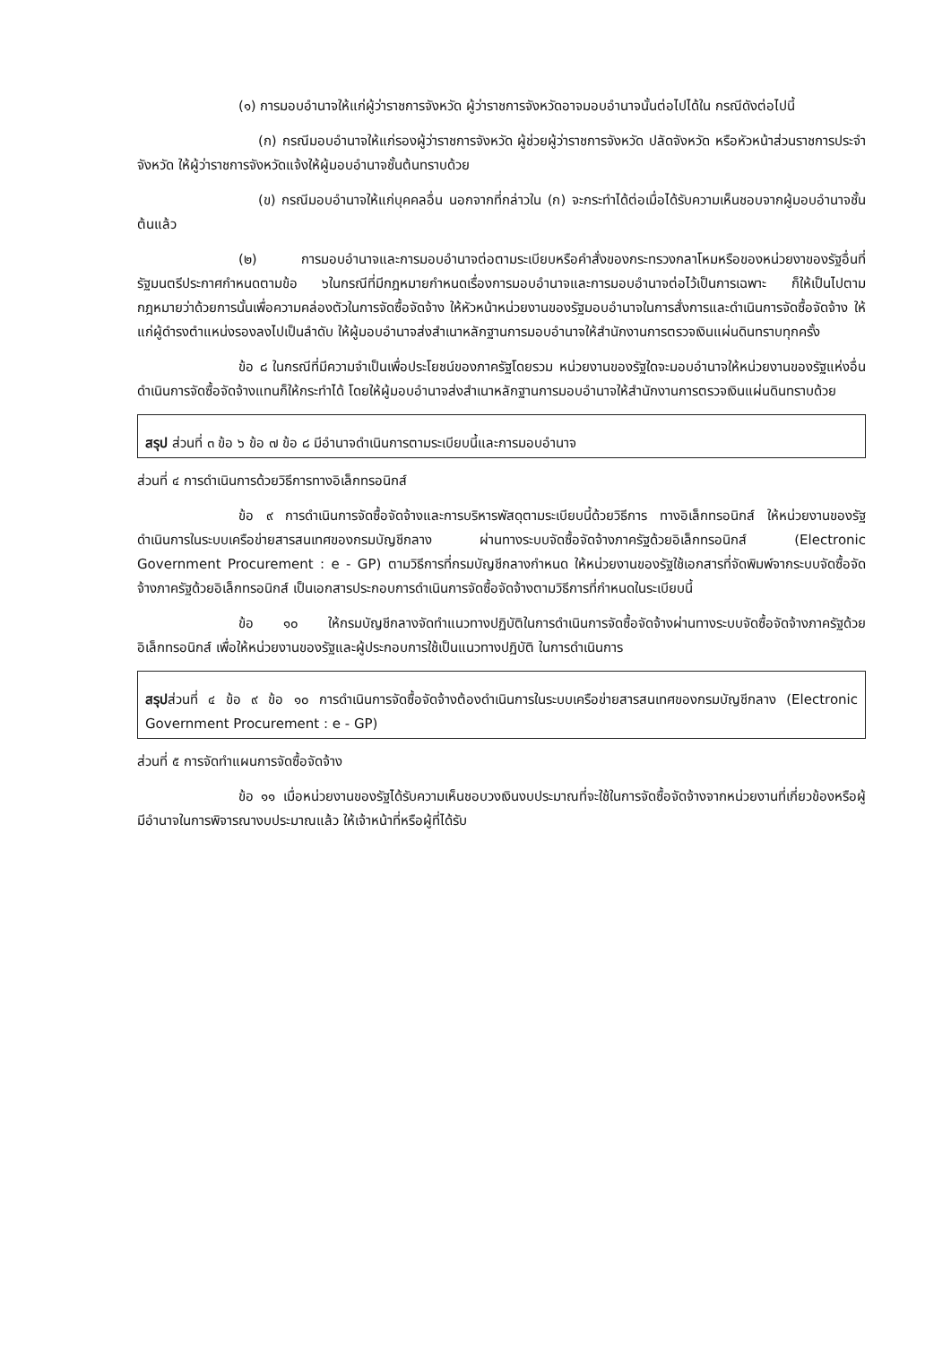(๑) การมอบอำนาจให้แก่ผู้ว่าราชการจังหวัด ผู้ว่าราชการจังหวัดอาจมอบอำนาจนั้นต่อไปได้ใน กรณีดังต่อไปนี้
(ก) กรณีมอบอำนาจให้แก่รองผู้ว่าราชการจังหวัด ผู้ช่วยผู้ว่าราชการจังหวัด ปลัดจังหวัด หรือหัวหน้าส่วนราชการประจำจังหวัด ให้ผู้ว่าราชการจังหวัดแจ้งให้ผู้มอบอำนาจชั้นต้นทราบด้วย
(ข) กรณีมอบอำนาจให้แก่บุคคลอื่น นอกจากที่กล่าวใน (ก) จะกระทำได้ต่อเมื่อได้รับความเห็นชอบจากผู้มอบอำนาจชั้นต้นแล้ว
(๒) การมอบอำนาจและการมอบอำนาจต่อตามระเบียบหรือคำสั่งของกระทรวงกลาโหมหรือของหน่วยงาของรัฐอื่นที่รัฐมนตรีประกาศกำหนดตามข้อ ๖ในกรณีที่มีกฎหมายกำหนดเรื่องการมอบอำนาจและการมอบอำนาจต่อไว้เป็นการเฉพาะ ก็ให้เป็นไปตามกฎหมายว่าด้วยการนั้นเพื่อความคล่องตัวในการจัดซื้อจัดจ้าง ให้หัวหน้าหน่วยงานของรัฐมอบอำนาจในการสั่งการและดำเนินการจัดซื้อจัดจ้าง ให้แก่ผู้ดำรงตำแหน่งรองลงไปเป็นลำดับ ให้ผู้มอบอำนาจส่งสำเนาหลักฐานการมอบอำนาจให้สำนักงานการตรวจเงินแผ่นดินทราบทุกครั้ง
ข้อ ๘ ในกรณีที่มีความจำเป็นเพื่อประโยชน์ของภาครัฐโดยรวม หน่วยงานของรัฐใดจะมอบอำนาจให้หน่วยงานของรัฐแห่งอื่นดำเนินการจัดซื้อจัดจ้างแทนก็ให้กระทำได้ โดยให้ผู้มอบอำนาจส่งสำเนาหลักฐานการมอบอำนาจให้สำนักงานการตรวจเงินแผ่นดินทราบด้วย
สรุป ส่วนที่ ๓ ข้อ ๖ ข้อ ๗ ข้อ ๘ มีอำนาจดำเนินการตามระเบียบนี้และการมอบอำนาจ
ส่วนที่ ๔ การดำเนินการด้วยวิธีการทางอิเล็กทรอนิกส์
ข้อ ๙ การดำเนินการจัดซื้อจัดจ้างและการบริหารพัสดุตามระเบียบนี้ด้วยวิธีการ ทางอิเล็กทรอนิกส์ ให้หน่วยงานของรัฐดำเนินการในระบบเครือข่ายสารสนเทศของกรมบัญชีกลาง ผ่านทางระบบจัดซื้อจัดจ้างภาครัฐด้วยอิเล็กทรอนิกส์ (Electronic Government Procurement : e - GP) ตามวิธีการที่กรมบัญชีกลางกำหนด ให้หน่วยงานของรัฐใช้เอกสารที่จัดพิมพ์จากระบบจัดซื้อจัดจ้างภาครัฐด้วยอิเล็กทรอนิกส์ เป็นเอกสารประกอบการดำเนินการจัดซื้อจัดจ้างตามวิธีการที่กำหนดในระเบียบนี้
ข้อ ๑๐ ให้กรมบัญชีกลางจัดทำแนวทางปฏิบัติในการดำเนินการจัดซื้อจัดจ้างผ่านทางระบบจัดซื้อจัดจ้างภาครัฐด้วยอิเล็กทรอนิกส์ เพื่อให้หน่วยงานของรัฐและผู้ประกอบการใช้เป็นแนวทางปฏิบัติ ในการดำเนินการ
สรุปส่วนที่ ๔ ข้อ ๙ ข้อ ๑๐ การดำเนินการจัดซื้อจัดจ้างต้องดำเนินการในระบบเครือข่ายสารสนเทศของกรมบัญชีกลาง (Electronic Government Procurement : e - GP)
ส่วนที่ ๕ การจัดทำแผนการจัดซื้อจัดจ้าง
ข้อ ๑๑ เมื่อหน่วยงานของรัฐได้รับความเห็นชอบวงเงินงบประมาณที่จะใช้ในการจัดซื้อจัดจ้างจากหน่วยงานที่เกี่ยวข้องหรือผู้มีอำนาจในการพิจารณางบประมาณแล้ว ให้เจ้าหน้าที่หรือผู้ที่ได้รับ